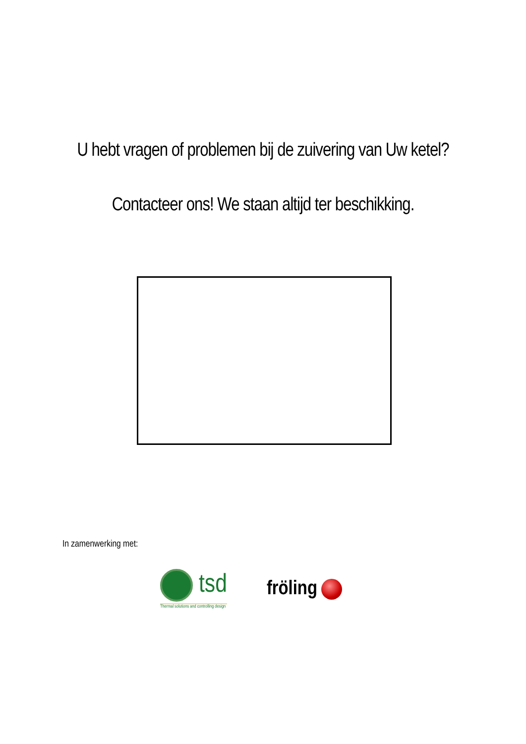U hebt vragen of problemen bij de zuivering van Uw ketel?
Contacteer ons! We staan altijd ter beschikking.
In zamenwerking met:
tsd
Thermal solutions and controlling design
fröling